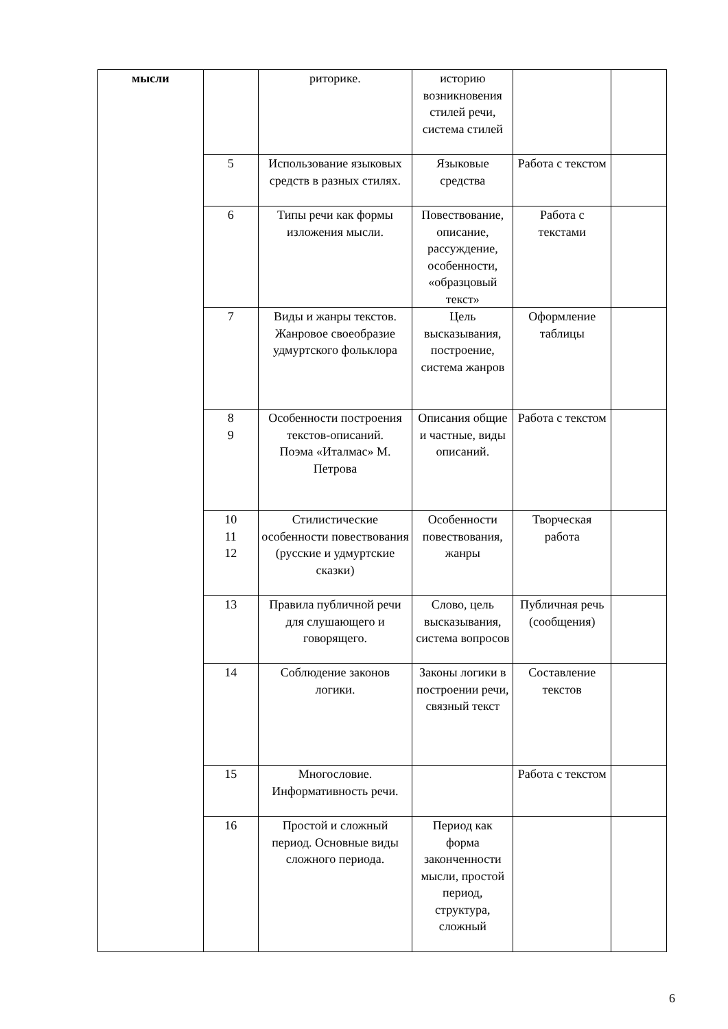| мысли | | риторике. | историю возникновения стилей речи, система стилей | | |
| | 5 | Использование языковых средств в разных стилях. | Языковые средства | Работа с текстом | |
| | 6 | Типы речи как формы изложения мысли. | Повествование, описание, рассуждение, особенности, «образцовый текст» | Работа с текстами | |
| | 7 | Виды и жанры текстов. Жанровое своеобразие удмуртского фольклора | Цель высказывания, построение, система жанров | Оформление таблицы | |
| | 8 9 | Особенности построения текстов-описаний. Поэма «Италмас» М. Петрова | Описания общие и частные, виды описаний. | Работа с текстом | |
| | 10 11 12 | Стилистические особенности повествования (русские и удмуртские сказки) | Особенности повествования, жанры | Творческая работа | |
| | 13 | Правила публичной речи для слушающего и говорящего. | Слово, цель высказывания, система вопросов | Публичная речь (сообщения) | |
| | 14 | Соблюдение законов логики. | Законы логики в построении речи, связный текст | Составление текстов | |
| | 15 | Многословие. Информативность речи. | | Работа с текстом | |
| | 16 | Простой и сложный период. Основные виды сложного периода. | Период как форма законченности мысли, простой период, структура, сложный | | |
6